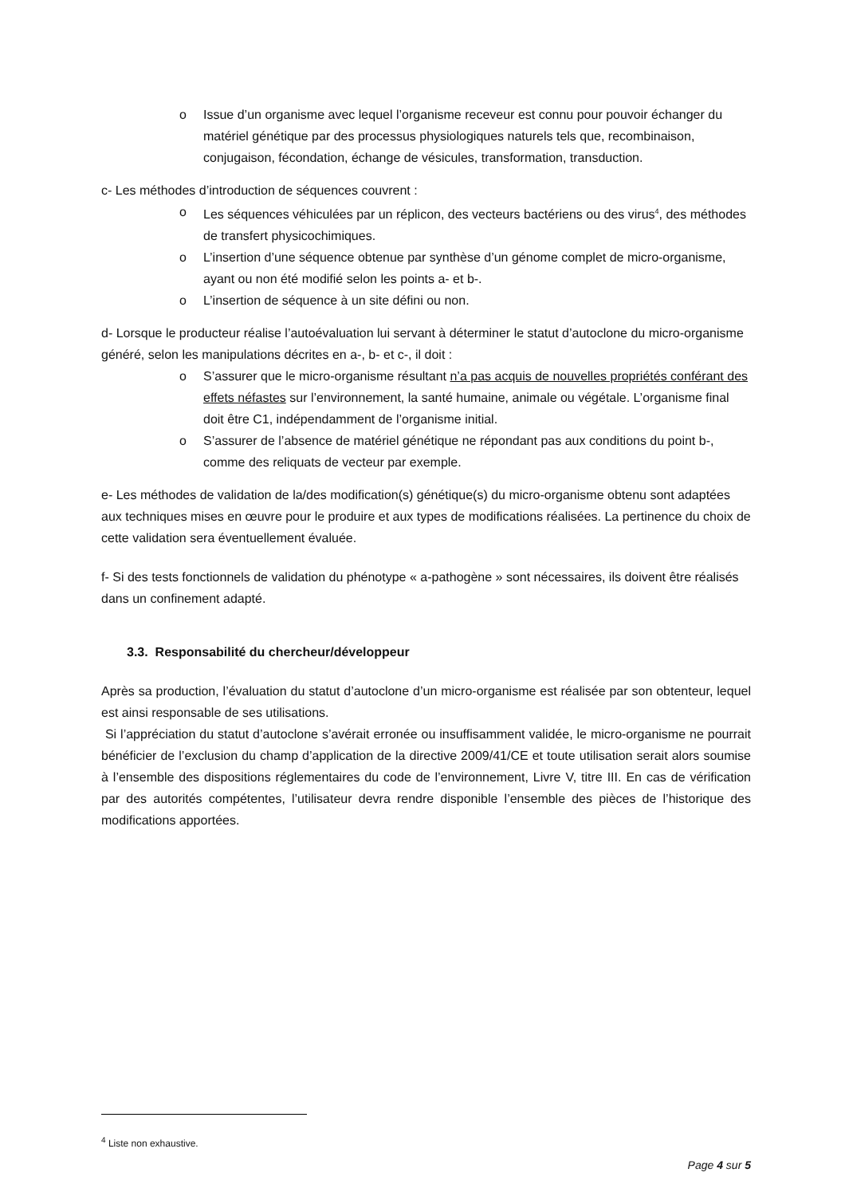o Issue d’un organisme avec lequel l’organisme receveur est connu pour pouvoir échanger du matériel génétique par des processus physiologiques naturels tels que, recombinaison, conjugaison, fécondation, échange de vésicules, transformation, transduction.
c- Les méthodes d’introduction de séquences couvrent :
o Les séquences véhiculées par un réplicon, des vecteurs bactériens ou des virus<sup>4</sup>, des méthodes de transfert physicochimiques.
o L’insertion d’une séquence obtenue par synthèse d’un génome complet de micro-organisme, ayant ou non été modifié selon les points a- et b-.
o L’insertion de séquence à un site défini ou non.
d- Lorsque le producteur réalise l’autoévaluation lui servant à déterminer le statut d’autoclone du micro-organisme généré, selon les manipulations décrites en a-, b- et c-, il doit :
o S’assurer que le micro-organisme résultant n’a pas acquis de nouvelles propriétés conférant des effets néfastes sur l’environnement, la santé humaine, animale ou végétale. L’organisme final doit être C1, indépendamment de l’organisme initial.
o S’assurer de l’absence de matériel génétique ne répondant pas aux conditions du point b-, comme des reliquats de vecteur par exemple.
e- Les méthodes de validation de la/des modification(s) génétique(s) du micro-organisme obtenu sont adaptées aux techniques mises en œuvre pour le produire et aux types de modifications réalisées. La pertinence du choix de cette validation sera éventuellement évaluée.
f- Si des tests fonctionnels de validation du phénotype « a-pathogène » sont nécessaires, ils doivent être réalisés dans un confinement adapté.
3.3. Responsabilité du chercheur/développeur
Après sa production, l’évaluation du statut d’autoclone d’un micro-organisme est réalisée par son obtenteur, lequel est ainsi responsable de ses utilisations.
Si l’appréciation du statut d’autoclone s’avérait erronée ou insuffisamment validée, le micro-organisme ne pourrait bénéficier de l’exclusion du champ d’application de la directive 2009/41/CE et toute utilisation serait alors soumise à l’ensemble des dispositions réglementaires du code de l’environnement, Livre V, titre III. En cas de vérification par des autorités compétentes, l’utilisateur devra rendre disponible l’ensemble des pièces de l’historique des modifications apportées.
<sup>4</sup> Liste non exhaustive.
Page 4 sur 5